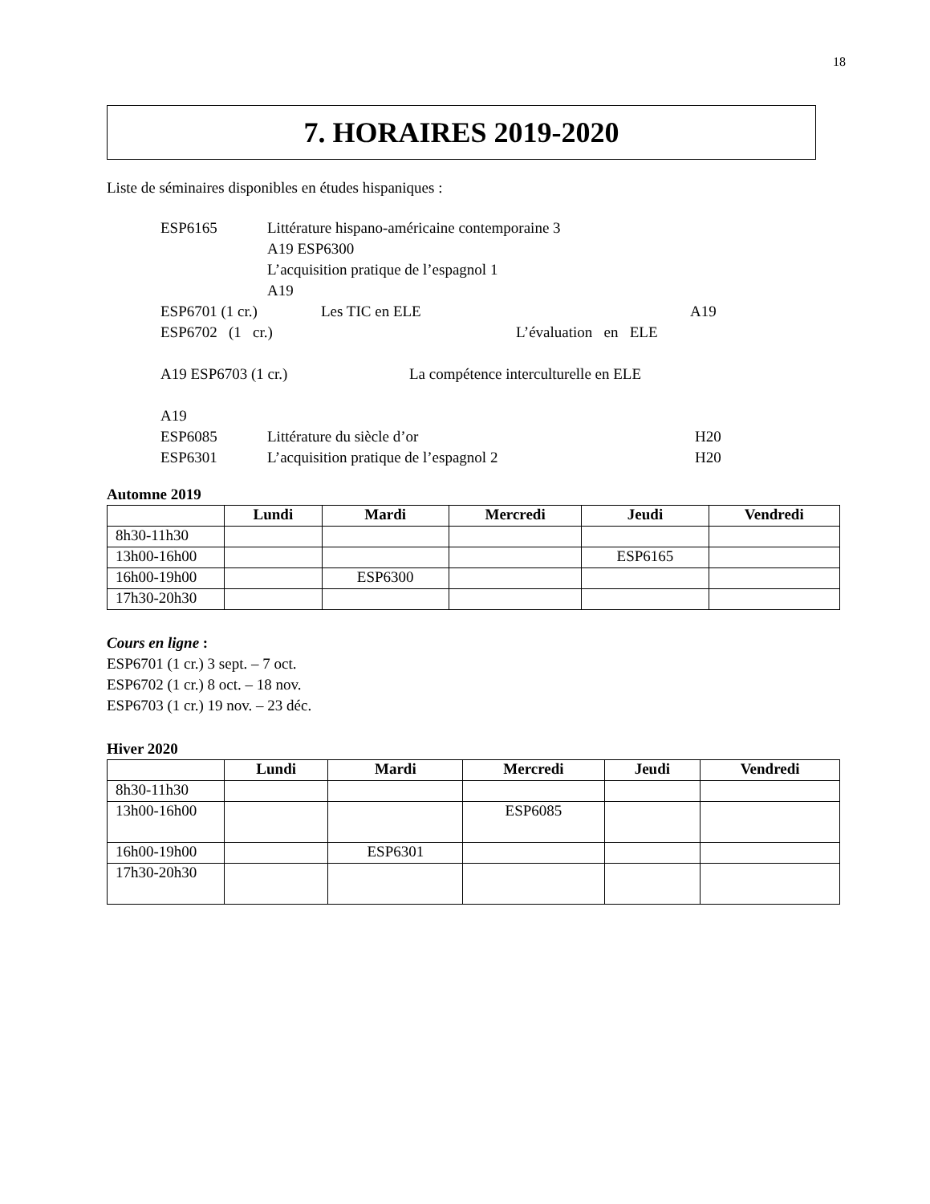18
7. HORAIRES 2019-2020
Liste de séminaires disponibles en études hispaniques :
ESP6165 Littérature hispano-américaine contemporaine 3
A19 ESP6300
L’acquisition pratique de l’espagnol 1
A19
ESP6701 (1 cr.) Les TIC en ELE A19
ESP6702 (1 cr.) L’évaluation en ELE
A19 ESP6703 (1 cr.) La compétence interculturelle en ELE
A19
ESP6085 Littérature du siècle d’or H20
ESP6301 L’acquisition pratique de l’espagnol 2 H20
Automne 2019
| | Lundi | Mardi | Mercredi | Jeudi | Vendredi |
| --- | --- | --- | --- | --- | --- |
| 8h30-11h30 | | | | | |
| 13h00-16h00 | | | | ESP6165 | |
| 16h00-19h00 | | ESP6300 | | | |
| 17h30-20h30 | | | | | |
Cours en ligne :
ESP6701 (1 cr.) 3 sept. – 7 oct.
ESP6702 (1 cr.) 8 oct. – 18 nov.
ESP6703 (1 cr.) 19 nov. – 23 déc.
Hiver 2020
| | Lundi | Mardi | Mercredi | Jeudi | Vendredi |
| --- | --- | --- | --- | --- | --- |
| 8h30-11h30 | | | | | |
| 13h00-16h00 | | | ESP6085 | | |
| 16h00-19h00 | | ESP6301 | | | |
| 17h30-20h30 | | | | | |